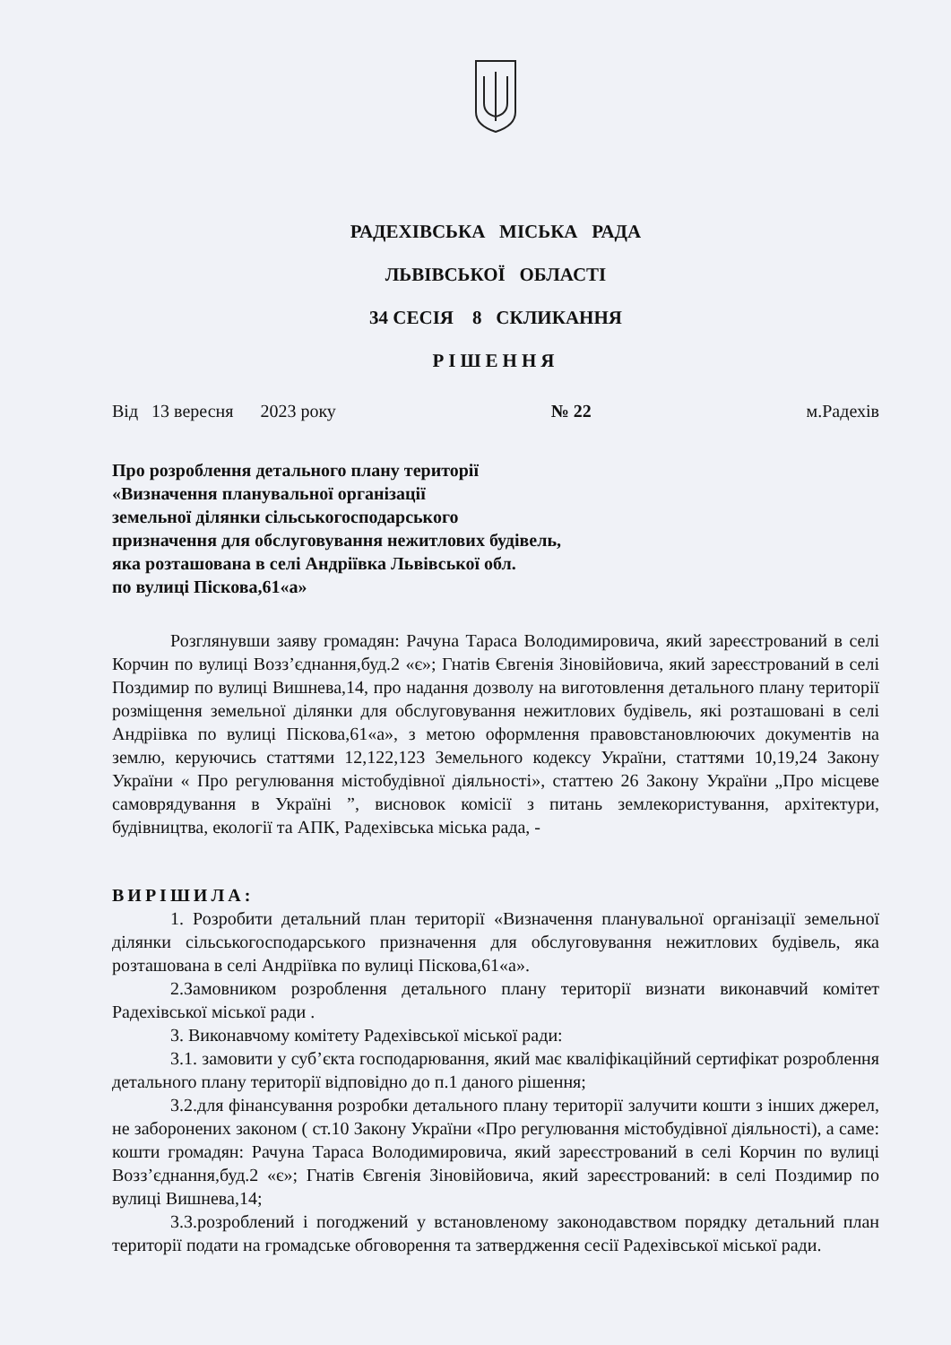РАДЕХІВСЬКА МІСЬКА РАДА
ЛЬВІВСЬКОЇ ОБЛАСТІ
34 СЕСІЯ 8 СКЛИКАННЯ
РІШЕННЯ
Від 13 вересня 2023 року № 22 м.Радехів
Про розроблення детального плану території
«Визначення планувальної організації
земельної ділянки сільськогосподарського
призначення для обслуговування нежитлових будівель,
яка розташована в селі Андріївка Львівської обл.
по вулиці Піскова,61«а»
Розглянувши заяву громадян: Рачуна Тараса Володимировича, який зареєстрований в селі Корчин по вулиці Возз’єднання,буд.2 «є»; Гнатів Євгенія Зіновійовича, який зареєстрований в селі Поздимир по вулиці Вишнева,14, про надання дозволу на виготовлення детального плану території розміщення земельної ділянки для обслуговування нежитлових будівель, які розташовані в селі Андріівка по вулиці Піскова,61«а», з метою оформлення правовстановлюючих документів на землю, керуючись статтями 12,122,123 Земельного кодексу України, статтями 10,19,24 Закону України « Про регулювання містобудівної діяльності», статтею 26 Закону України „Про місцеве самоврядування в Україні ”, висновок комісії з питань землекористування, архітектури, будівництва, екології та АПК, Радехівська міська рада, -
ВИРІШИЛА:
1. Розробити детальний план території «Визначення планувальної організації земельної ділянки сільськогосподарського призначення для обслуговування нежитлових будівель, яка розташована в селі Андріївка по вулиці Піскова,61«а».
2.Замовником розроблення детального плану території визнати виконавчий комітет Радехівської міської ради .
3. Виконавчому комітету Радехівської міської ради:
3.1. замовити у суб’єкта господарювання, який має кваліфікаційний сертифікат розроблення детального плану території відповідно до п.1 даного рішення;
3.2.для фінансування розробки детального плану території залучити кошти з інших джерел, не заборонених законом ( ст.10 Закону України «Про регулювання містобудівної діяльності), а саме: кошти громадян: Рачуна Тараса Володимировича, який зареєстрований в селі Корчин по вулиці Возз’єднання,буд.2 «є»; Гнатів Євгенія Зіновійовича, який зареєстрований: в селі Поздимир по вулиці Вишнева,14;
3.3.розроблений і погоджений у встановленому законодавством порядку детальний план території подати на громадське обговорення та затвердження сесії Радехівської міської ради.